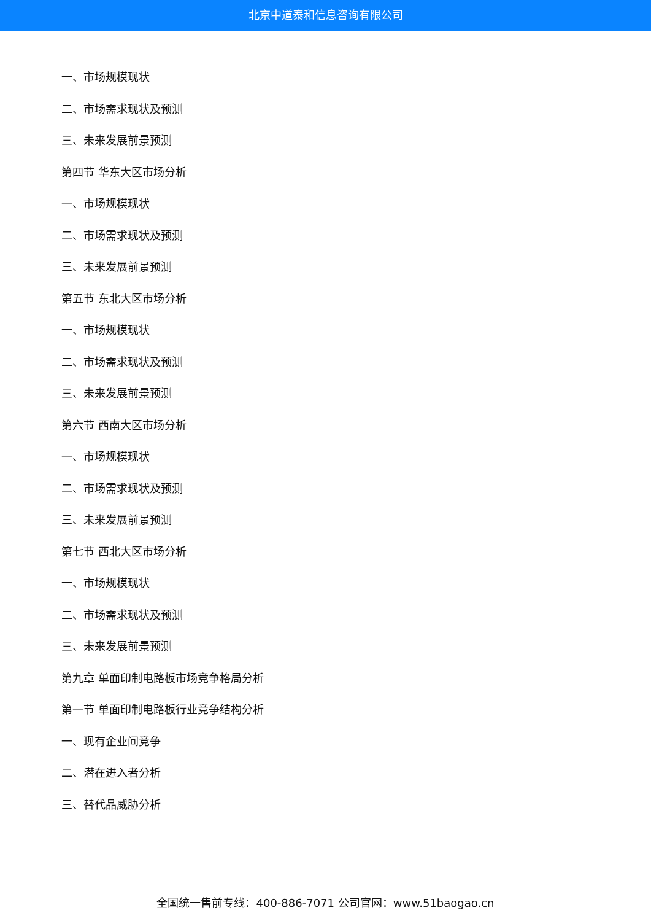北京中道泰和信息咨询有限公司
一、市场规模现状
二、市场需求现状及预测
三、未来发展前景预测
第四节 华东大区市场分析
一、市场规模现状
二、市场需求现状及预测
三、未来发展前景预测
第五节 东北大区市场分析
一、市场规模现状
二、市场需求现状及预测
三、未来发展前景预测
第六节 西南大区市场分析
一、市场规模现状
二、市场需求现状及预测
三、未来发展前景预测
第七节 西北大区市场分析
一、市场规模现状
二、市场需求现状及预测
三、未来发展前景预测
第九章 单面印制电路板市场竞争格局分析
第一节 单面印制电路板行业竞争结构分析
一、现有企业间竞争
二、潜在进入者分析
三、替代品威胁分析
全国统一售前专线：400-886-7071 公司官网：www.51baogao.cn